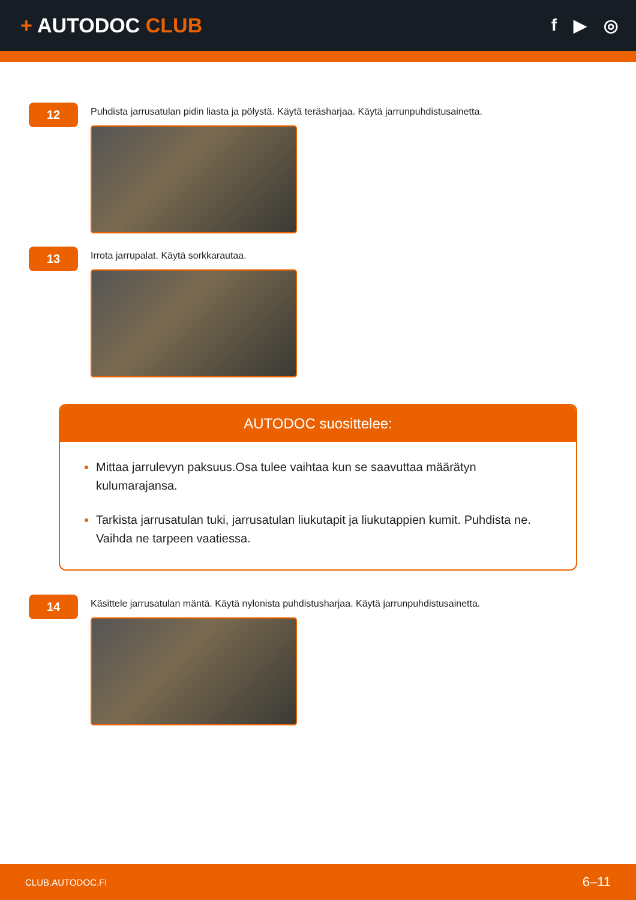+ AUTODOC CLUB
f ▶ ◎
12
Puhdista jarrusatulan pidin liasta ja pölystä. Käytä teräsharjaa. Käytä jarrunpuhdistusainetta.
13
Irrota jarrupalat. Käytä sorkkarautaa.
AUTODOC suosittelee:
Mittaa jarrulevyn paksuus.Osa tulee vaihtaa kun se saavuttaa määrätyn kulumarajansa.
Tarkista jarrusatulan tuki, jarrusatulan liukutapit ja liukutappien kumit. Puhdista ne. Vaihda ne tarpeen vaatiessa.
14
Käsittele jarrusatulan mäntä. Käytä nylonista puhdistusharjaa. Käytä jarrunpuhdistusainetta.
CLUB.AUTODOC.FI 6–11